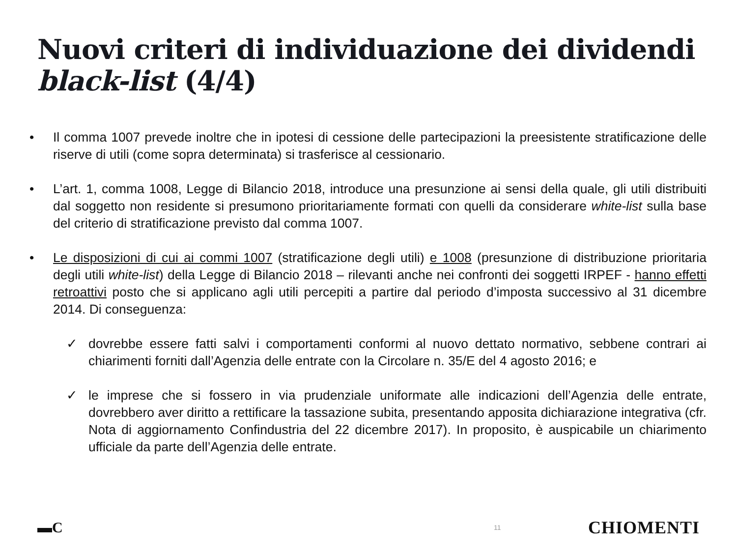Nuovi criteri di individuazione dei dividendi black-list (4/4)
• Il comma 1007 prevede inoltre che in ipotesi di cessione delle partecipazioni la preesistente stratificazione delle riserve di utili (come sopra determinata) si trasferisce al cessionario.
• L’art. 1, comma 1008, Legge di Bilancio 2018, introduce una presunzione ai sensi della quale, gli utili distribuiti dal soggetto non residente si presumono prioritariamente formati con quelli da considerare white-list sulla base del criterio di stratificazione previsto dal comma 1007.
• Le disposizioni di cui ai commi 1007 (stratificazione degli utili) e 1008 (presunzione di distribuzione prioritaria degli utili white-list) della Legge di Bilancio 2018 – rilevanti anche nei confronti dei soggetti IRPEF - hanno effetti retroattivi posto che si applicano agli utili percepiti a partire dal periodo d’imposta successivo al 31 dicembre 2014. Di conseguenza:
✓ dovrebbe essere fatti salvi i comportamenti conformi al nuovo dettato normativo, sebbene contrari ai chiarimenti forniti dall’Agenzia delle entrate con la Circolare n. 35/E del 4 agosto 2016; e
✓ le imprese che si fossero in via prudenziale uniformate alle indicazioni dell’Agenzia delle entrate, dovrebbero aver diritto a rettificare la tassazione subita, presentando apposita dichiarazione integrativa (cfr. Nota di aggiornamento Confindustria del 22 dicembre 2017). In proposito, è auspicabile un chiarimento ufficiale da parte dell’Agenzia delle entrate.
▬C 11 CHIOMENTI